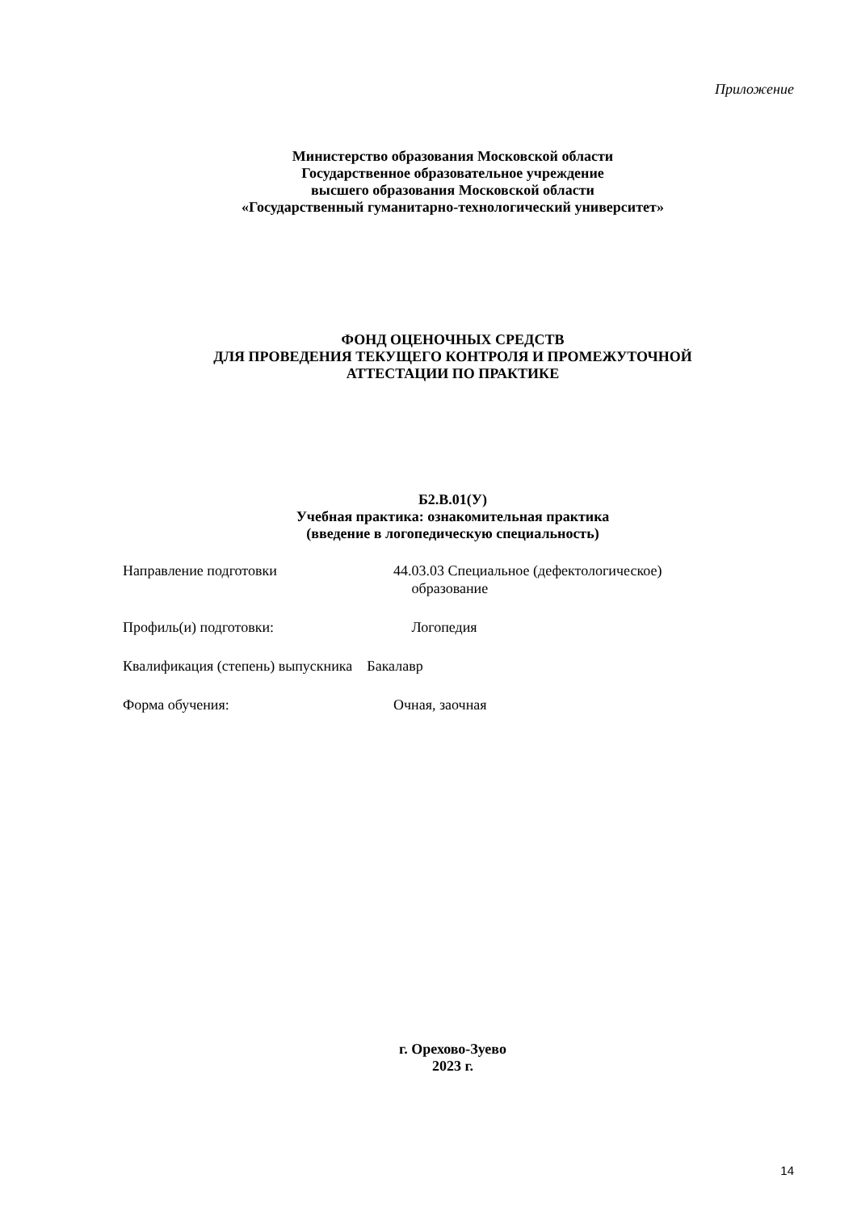Приложение
Министерство образования Московской области
Государственное образовательное учреждение
высшего образования Московской области
«Государственный гуманитарно-технологический университет»
ФОНД ОЦЕНОЧНЫХ СРЕДСТВ
ДЛЯ ПРОВЕДЕНИЯ ТЕКУЩЕГО КОНТРОЛЯ И ПРОМЕЖУТОЧНОЙ
АТТЕСТАЦИИ ПО ПРАКТИКЕ
Б2.В.01(У)
Учебная практика: ознакомительная практика
(введение в логопедическую специальность)
Направление подготовки 44.03.03 Специальное (дефектологическое)
образование
Профиль(и) подготовки: Логопедия
Квалификация (степень) выпускника Бакалавр
Форма обучения: Очная, заочная
г. Орехово-Зуево
2023 г.
14